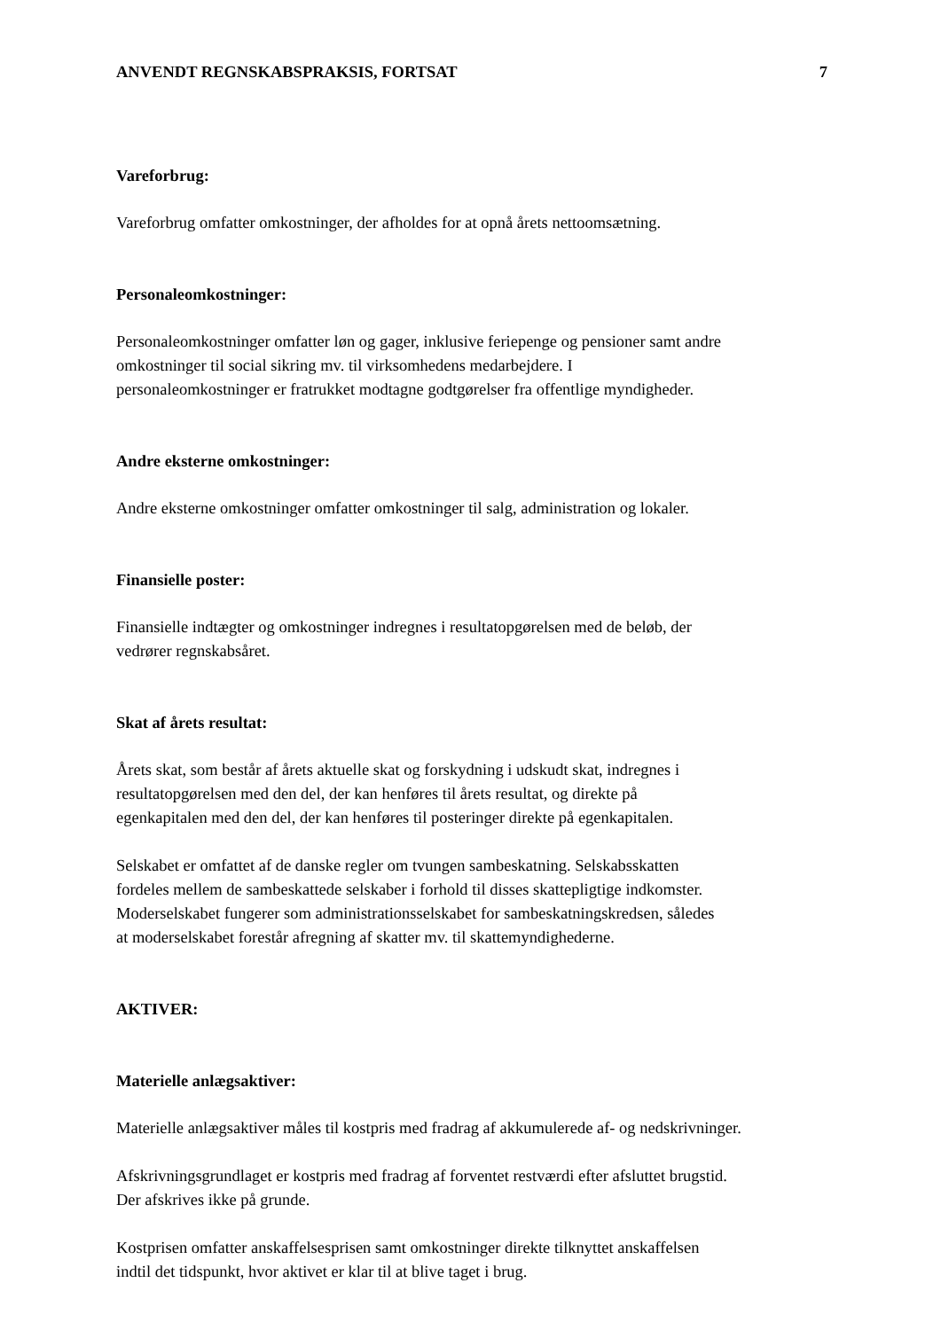ANVENDT REGNSKABSPRAKSIS, FORTSAT 7
Vareforbrug:
Vareforbrug omfatter omkostninger, der afholdes for at opnå årets nettoomsætning.
Personaleomkostninger:
Personaleomkostninger omfatter løn og gager, inklusive feriepenge og pensioner samt andre
omkostninger til social sikring mv. til virksomhedens medarbejdere. I
personaleomkostninger er fratrukket modtagne godtgørelser fra offentlige myndigheder.
Andre eksterne omkostninger:
Andre eksterne omkostninger omfatter omkostninger til salg, administration og lokaler.
Finansielle poster:
Finansielle indtægter og omkostninger indregnes i resultatopgørelsen med de beløb, der
vedrører regnskabsåret.
Skat af årets resultat:
Årets skat, som består af årets aktuelle skat og forskydning i udskudt skat, indregnes i
resultatopgørelsen med den del, der kan henføres til årets resultat, og direkte på
egenkapitalen med den del, der kan henføres til posteringer direkte på egenkapitalen.
Selskabet er omfattet af de danske regler om tvungen sambeskatning. Selskabsskatten
fordeles mellem de sambeskattede selskaber i forhold til disses skattepligtige indkomster.
Moderselskabet fungerer som administrationsselskabet for sambeskatningskredsen, således
at moderselskabet forestår afregning af skatter mv. til skattemyndighederne.
AKTIVER:
Materielle anlægsaktiver:
Materielle anlægsaktiver måles til kostpris med fradrag af akkumulerede af- og nedskrivninger.
Afskrivningsgrundlaget er kostpris med fradrag af forventet restværdi efter afsluttet brugstid.
Der afskrives ikke på grunde.
Kostprisen omfatter anskaffelsesprisen samt omkostninger direkte tilknyttet anskaffelsen
indtil det tidspunkt, hvor aktivet er klar til at blive taget i brug.